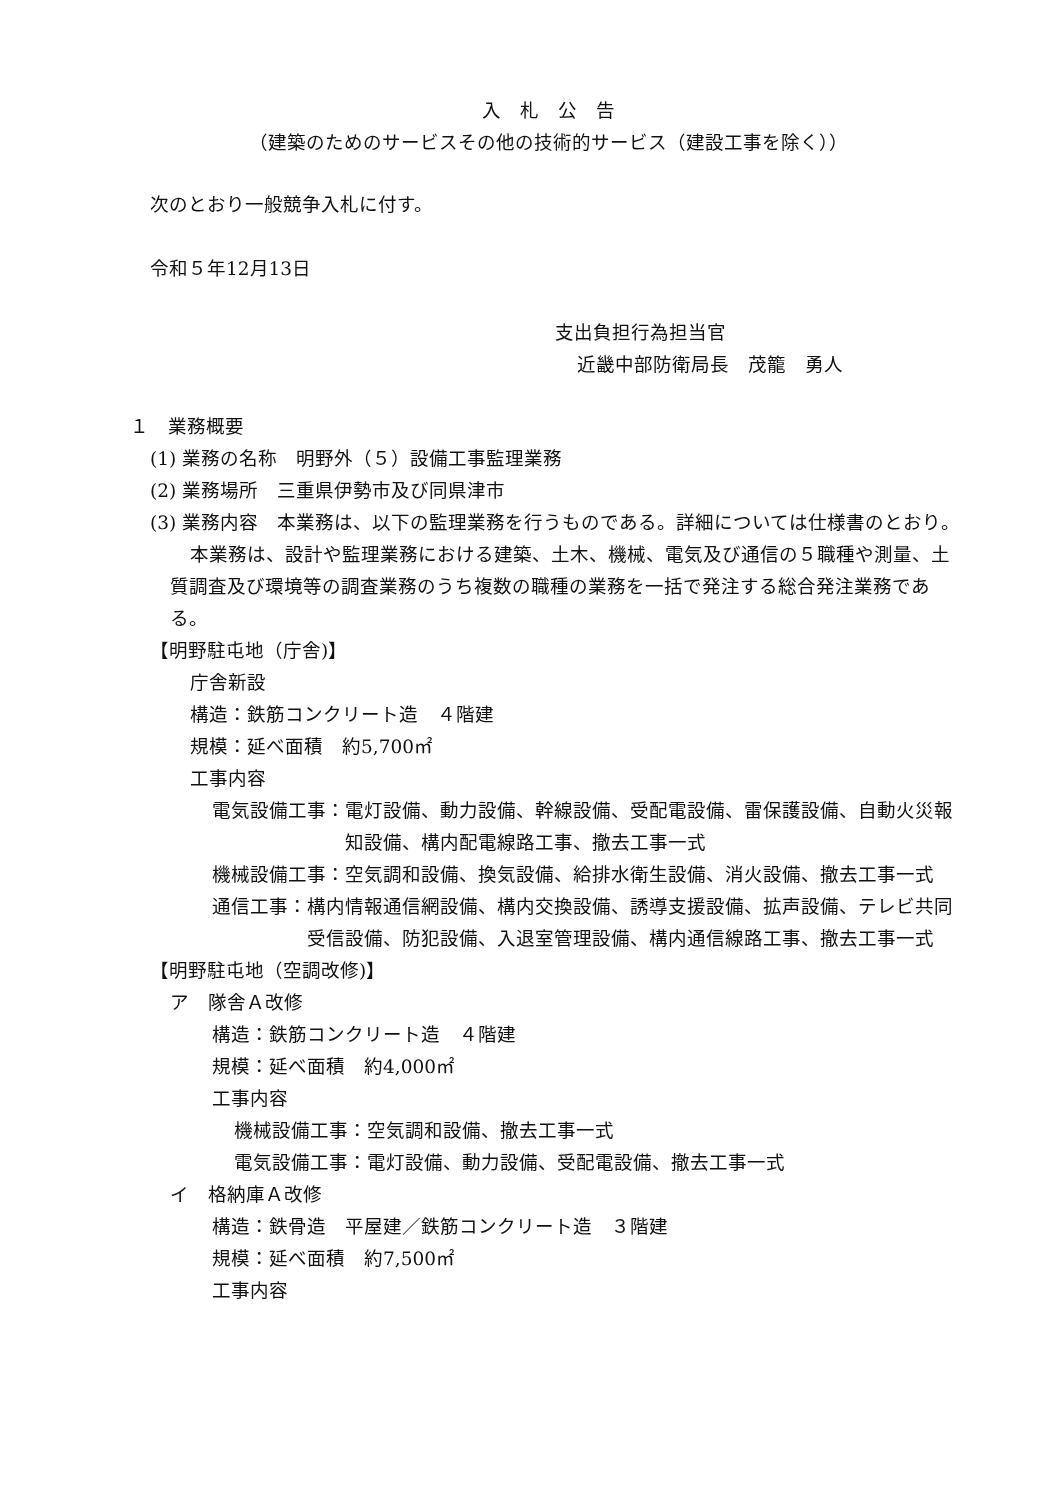入　札　公　告
（建築のためのサービスその他の技術的サービス（建設工事を除く））
次のとおり一般競争入札に付す。
令和５年12月13日
支出負担行為担当官
近畿中部防衛局長　茂籠　勇人
１　業務概要
(1) 業務の名称　明野外（５）設備工事監理業務
(2) 業務場所　三重県伊勢市及び同県津市
(3) 業務内容　本業務は、以下の監理業務を行うものである。詳細については仕様書のとおり。
本業務は、設計や監理業務における建築、土木、機械、電気及び通信の５職種や測量、土質調査及び環境等の調査業務のうち複数の職種の業務を一括で発注する総合発注業務である。
【明野駐屯地（庁舎)】
庁舎新設
構造：鉄筋コンクリート造　４階建
規模：延べ面積　約5,700㎡
工事内容
電気設備工事： 電灯設備、動力設備、幹線設備、受配電設備、雷保護設備、自動火災報知設備、構内配電線路工事、撤去工事一式
機械設備工事： 空気調和設備、換気設備、給排水衛生設備、消火設備、撤去工事一式
通信工事： 構内情報通信網設備、構内交換設備、誘導支援設備、拡声設備、テレビ共同受信設備、防犯設備、入退室管理設備、構内通信線路工事、撤去工事一式
【明野駐屯地（空調改修)】
ア　隊舎Ａ改修
構造：鉄筋コンクリート造　４階建
規模：延べ面積　約4,000㎡
工事内容
機械設備工事：空気調和設備、撤去工事一式
電気設備工事：電灯設備、動力設備、受配電設備、撤去工事一式
イ　格納庫Ａ改修
構造：鉄骨造　平屋建／鉄筋コンクリート造　３階建
規模：延べ面積　約7,500㎡
工事内容